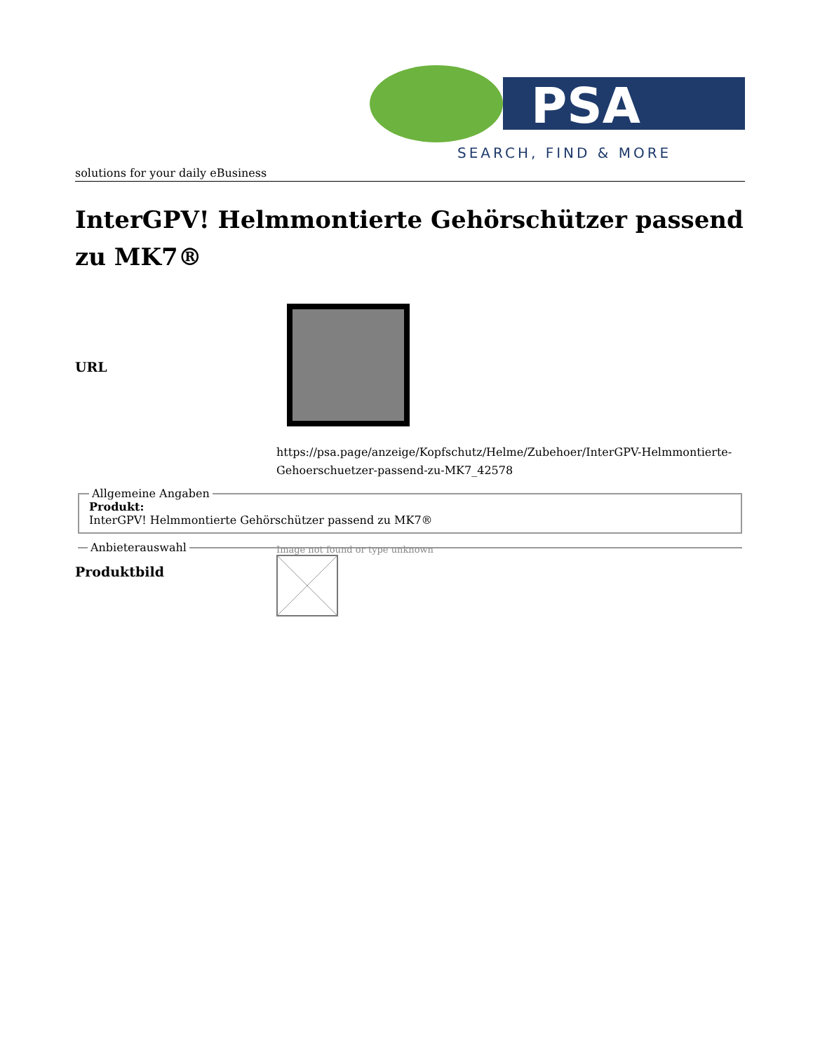PSA
SEARCH, FIND & MORE
solutions for your daily eBusiness
InterGPV! Helmmontierte Gehörschützer passend zu MK7®
URL
https://psa.page/anzeige/Kopfschutz/Helme/Zubehoer/InterGPV-Helmmontierte-Gehoerschuetzer-passend-zu-MK7_42578
Allgemeine Angaben Produkt:
InterGPV! Helmmontierte Gehörschützer passend zu MK7® Anbieterauswahl
Produktbild
Image not found or type unknown